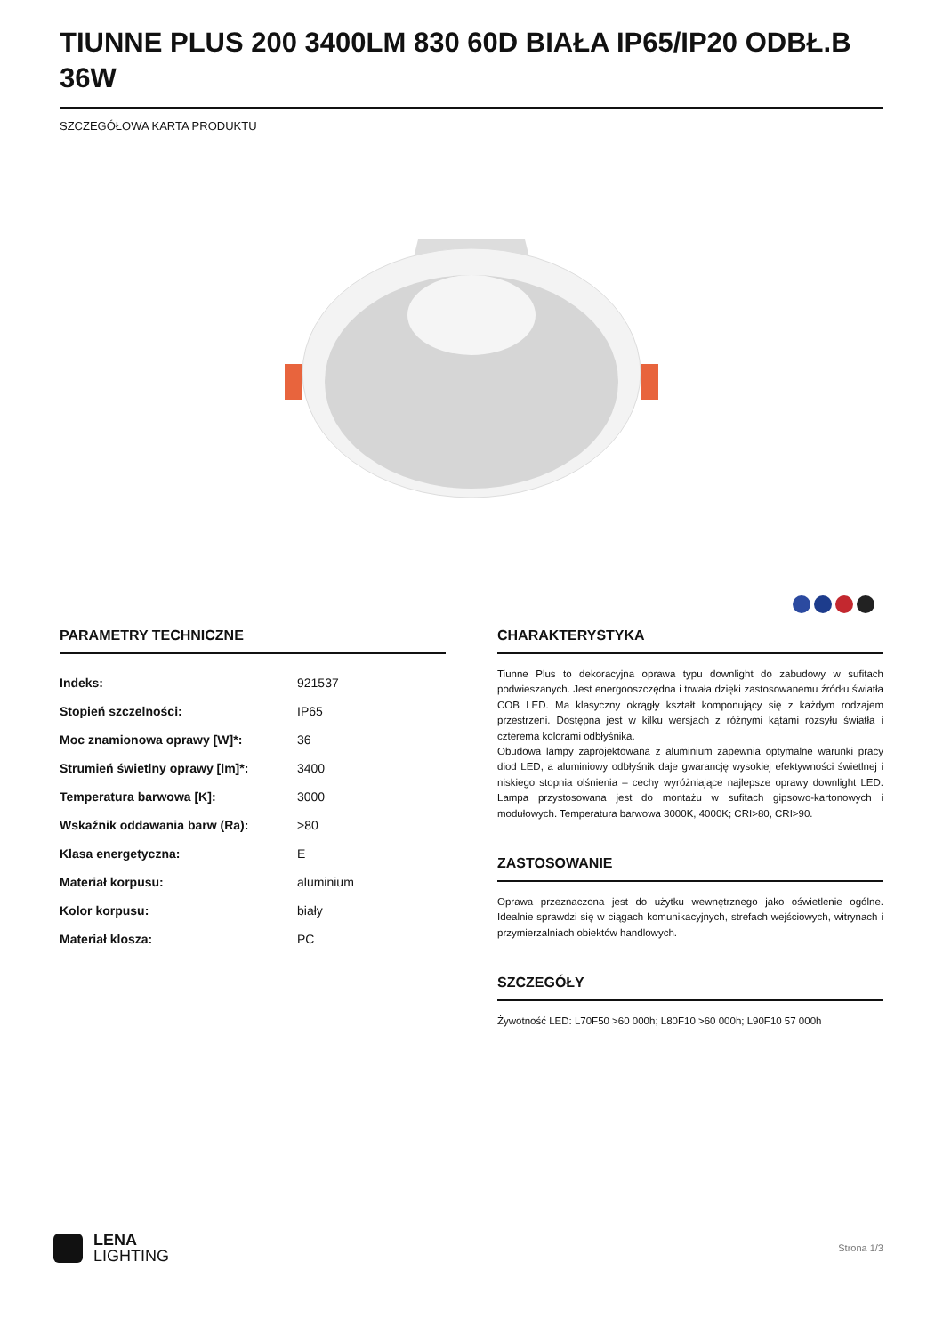TIUNNE PLUS 200 3400LM 830 60D BIAŁA IP65/IP20 ODBŁ.B 36W
SZCZEGÓŁOWA KARTA PRODUKTU
PARAMETRY TECHNICZNE
| Indeks: | 921537 |
| Stopień szczelności: | IP65 |
| Moc znamionowa oprawy [W]*: | 36 |
| Strumień świetlny oprawy [lm]*: | 3400 |
| Temperatura barwowa [K]: | 3000 |
| Wskaźnik oddawania barw (Ra): | >80 |
| Klasa energetyczna: | E |
| Materiał korpusu: | aluminium |
| Kolor korpusu: | biały |
| Materiał klosza: | PC |
CHARAKTERYSTYKA
Tiunne Plus to dekoracyjna oprawa typu downlight do zabudowy w sufitach podwieszanych. Jest energooszczędna i trwała dzięki zastosowanemu źródłu światła COB LED. Ma klasyczny okrągły kształt komponujący się z każdym rodzajem przestrzeni. Dostępna jest w kilku wersjach z różnymi kątami rozsyłu światła i czterema kolorami odbłyśnika.
Obudowa lampy zaprojektowana z aluminium zapewnia optymalne warunki pracy diod LED, a aluminiowy odbłyśnik daje gwarancję wysokiej efektywności świetlnej i niskiego stopnia olśnienia – cechy wyróżniające najlepsze oprawy downlight LED. Lampa przystosowana jest do montażu w sufitach gipsowo-kartonowych i modułowych. Temperatura barwowa 3000K, 4000K; CRI>80, CRI>90.
ZASTOSOWANIE
Oprawa przeznaczona jest do użytku wewnętrznego jako oświetlenie ogólne. Idealnie sprawdzi się w ciągach komunikacyjnych, strefach wejściowych, witrynach i przymierzalniach obiektów handlowych.
SZCZEGÓŁY
Żywotność LED: L70F50 >60 000h; L80F10 >60 000h; L90F10 57 000h
LENA
LIGHTING
Strona 1/3